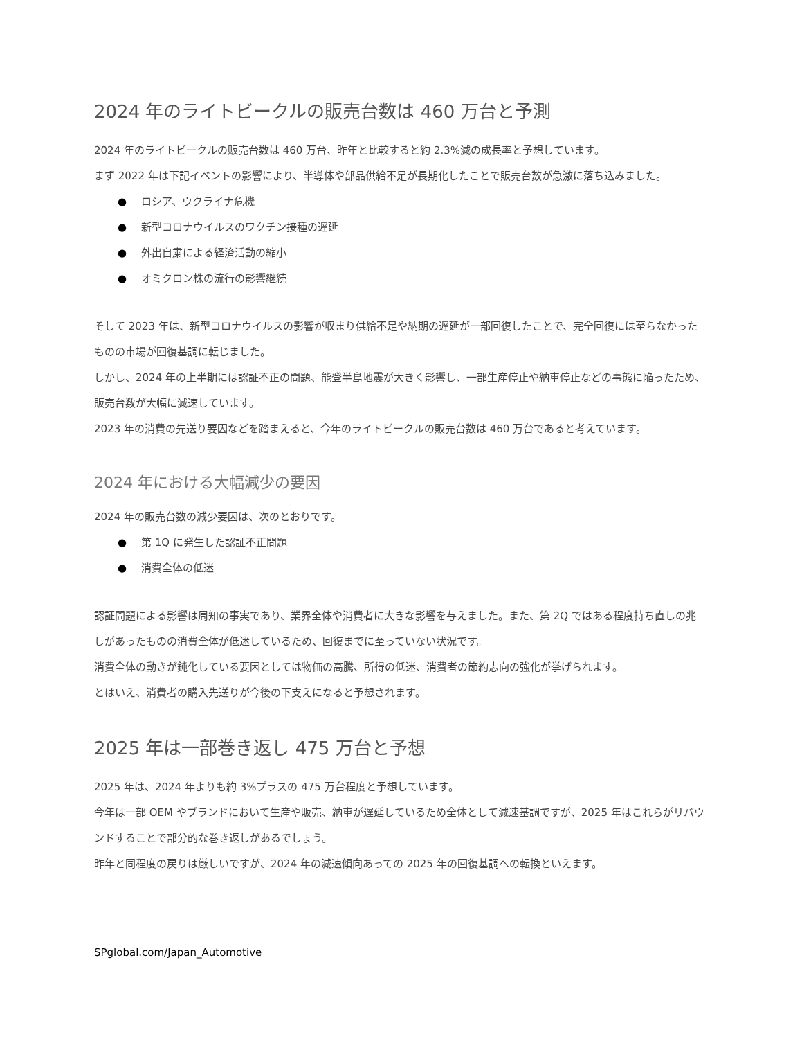2024 年のライトビークルの販売台数は 460 万台と予測
2024 年のライトビークルの販売台数は 460 万台、昨年と比較すると約 2.3%減の成長率と予想しています。
まず 2022 年は下記イベントの影響により、半導体や部品供給不足が長期化したことで販売台数が急激に落ち込みました。
● ロシア、ウクライナ危機
● 新型コロナウイルスのワクチン接種の遅延
● 外出自粛による経済活動の縮小
● オミクロン株の流行の影響継続
そして 2023 年は、新型コロナウイルスの影響が収まり供給不足や納期の遅延が一部回復したことで、完全回復には至らなかったものの市場が回復基調に転じました。
しかし、2024 年の上半期には認証不正の問題、能登半島地震が大きく影響し、一部生産停止や納車停止などの事態に陥ったため、販売台数が大幅に減速しています。
2023 年の消費の先送り要因などを踏まえると、今年のライトビークルの販売台数は 460 万台であると考えています。
2024 年における大幅減少の要因
2024 年の販売台数の減少要因は、次のとおりです。
● 第 1Q に発生した認証不正問題
● 消費全体の低迷
認証問題による影響は周知の事実であり、業界全体や消費者に大きな影響を与えました。また、第 2Q ではある程度持ち直しの兆しがあったものの消費全体が低迷しているため、回復までに至っていない状況です。
消費全体の動きが鈍化している要因としては物価の高騰、所得の低迷、消費者の節約志向の強化が挙げられます。
とはいえ、消費者の購入先送りが今後の下支えになると予想されます。
2025 年は一部巻き返し 475 万台と予想
2025 年は、2024 年よりも約 3%プラスの 475 万台程度と予想しています。
今年は一部 OEM やブランドにおいて生産や販売、納車が遅延しているため全体として減速基調ですが、2025 年はこれらがリバウンドすることで部分的な巻き返しがあるでしょう。
昨年と同程度の戻りは厳しいですが、2024 年の減速傾向あっての 2025 年の回復基調への転換といえます。
SPglobal.com/Japan_Automotive